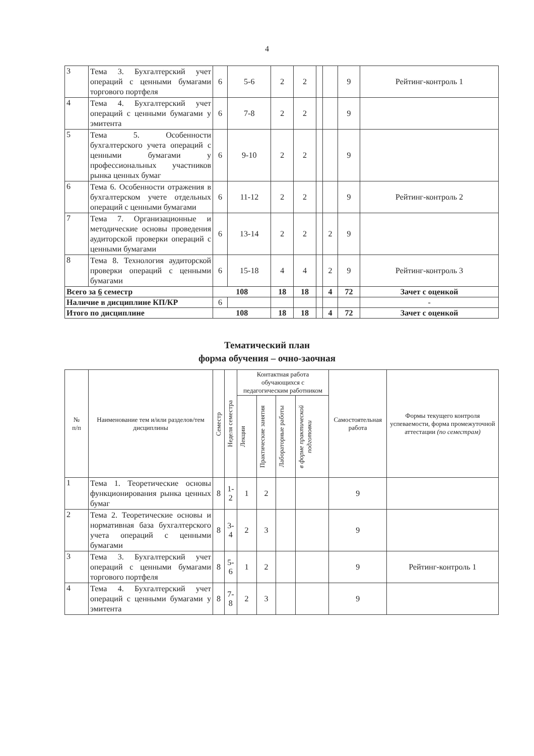4
| 3 | Тема 3. Бухгалтерский учет операций с ценными бумагами торгового портфеля | 6 | 5-6 | 2 | 2 | | | 9 | Рейтинг-контроль 1 |
| 4 | Тема 4. Бухгалтерский учет операций с ценными бумагами у эмитента | 6 | 7-8 | 2 | 2 | | | 9 | |
| 5 | Тема 5. Особенности бухгалтерского учета операций с ценными бумагами у профессиональных участников рынка ценных бумаг | 6 | 9-10 | 2 | 2 | | | 9 | |
| 6 | Тема 6. Особенности отражения в бухгалтерском учете отдельных операций с ценными бумагами | 6 | 11-12 | 2 | 2 | | | 9 | Рейтинг-контроль 2 |
| 7 | Тема 7. Организационные и методические основы проведения аудиторской проверки операций с ценными бумагами | 6 | 13-14 | 2 | 2 | | 2 | 9 | |
| 8 | Тема 8. Технология аудиторской проверки операций с ценными бумагами | 6 | 15-18 | 4 | 4 | | 2 | 9 | Рейтинг-контроль 3 |
| Всего за 6 семестр | | 108 | | 18 | 18 | | 4 | 72 | Зачет с оценкой |
| Наличие в дисциплине КП/КР | | 6 | | | | | | | - |
| Итого по дисциплине | | 108 | | 18 | 18 | | 4 | 72 | Зачет с оценкой |
Тематический план
форма обучения – очно-заочная
| № п/п | Наименование тем и/или разделов/тем дисциплины | Семестр | Неделя семестра | Контактная работа обучающихся с педагогическим работником | | | | Самостоятельная работа | Формы текущего контроля успеваемости, форма промежуточной аттестации (по семестрам) |
| --- | --- | --- | --- | --- | --- | --- | --- | --- | --- |
| | | | | Лекции | Практические занятия | Лабораторные работы | в форме практической подготовки | | |
| 1 | Тема 1. Теоретические основы функционирования рынка ценных бумаг | 8 | 1-2 | 1 | 2 | | | 9 | |
| 2 | Тема 2. Теоретические основы и нормативная база бухгалтерского учета операций с ценными бумагами | 8 | 3-4 | 2 | 3 | | | 9 | |
| 3 | Тема 3. Бухгалтерский учет операций с ценными бумагами торгового портфеля | 8 | 5-6 | 1 | 2 | | | 9 | Рейтинг-контроль 1 |
| 4 | Тема 4. Бухгалтерский учет операций с ценными бумагами у эмитента | 8 | 7-8 | 2 | 3 | | | 9 | |